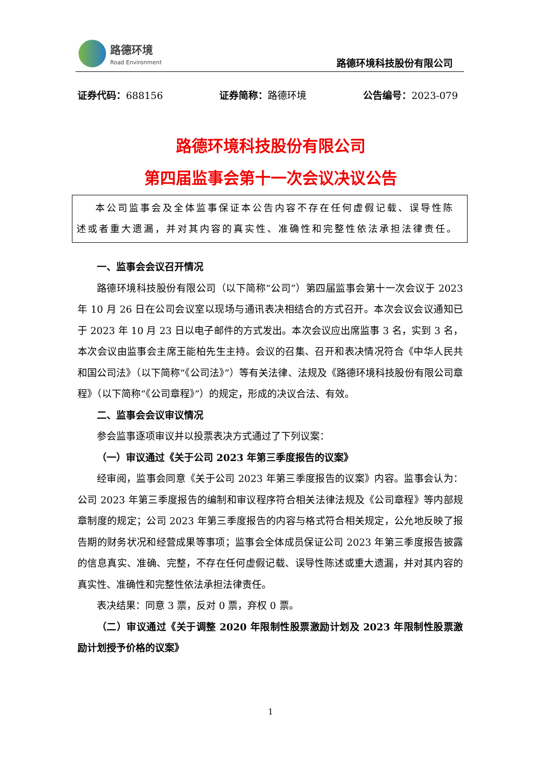路德环境
Road Environment
路德环境科技股份有限公司
证券代码：688156 证券简称：路德环境 公告编号：2023-079
路德环境科技股份有限公司
第四届监事会第十一次会议决议公告
本公司监事会及全体监事保证本公告内容不存在任何虚假记载、误导性陈述或者重大遗漏，并对其内容的真实性、准确性和完整性依法承担法律责任。
一、监事会会议召开情况
路德环境科技股份有限公司（以下简称“公司”）第四届监事会第十一次会议于 2023 年 10 月 26 日在公司会议室以现场与通讯表决相结合的方式召开。本次会议会议通知已于 2023 年 10 月 23 日以电子邮件的方式发出。本次会议应出席监事 3 名，实到 3 名，本次会议由监事会主席王能柏先生主持。会议的召集、召开和表决情况符合《中华人民共和国公司法》（以下简称“《公司法》”）等有关法律、法规及《路德环境科技股份有限公司章程》（以下简称“《公司章程》”）的规定，形成的决议合法、有效。
二、监事会会议审议情况
参会监事逐项审议并以投票表决方式通过了下列议案：
（一）审议通过《关于公司 2023 年第三季度报告的议案》
经审阅，监事会同意《关于公司 2023 年第三季度报告的议案》内容。监事会认为：公司 2023 年第三季度报告的编制和审议程序符合相关法律法规及《公司章程》等内部规章制度的规定；公司 2023 年第三季度报告的内容与格式符合相关规定，公允地反映了报告期的财务状况和经营成果等事项；监事会全体成员保证公司 2023 年第三季度报告披露的信息真实、准确、完整，不存在任何虚假记载、误导性陈述或重大遗漏，并对其内容的真实性、准确性和完整性依法承担法律责任。
表决结果：同意 3 票，反对 0 票，弃权 0 票。
（二）审议通过《关于调整 2020 年限制性股票激励计划及 2023 年限制性股票激励计划授予价格的议案》
1